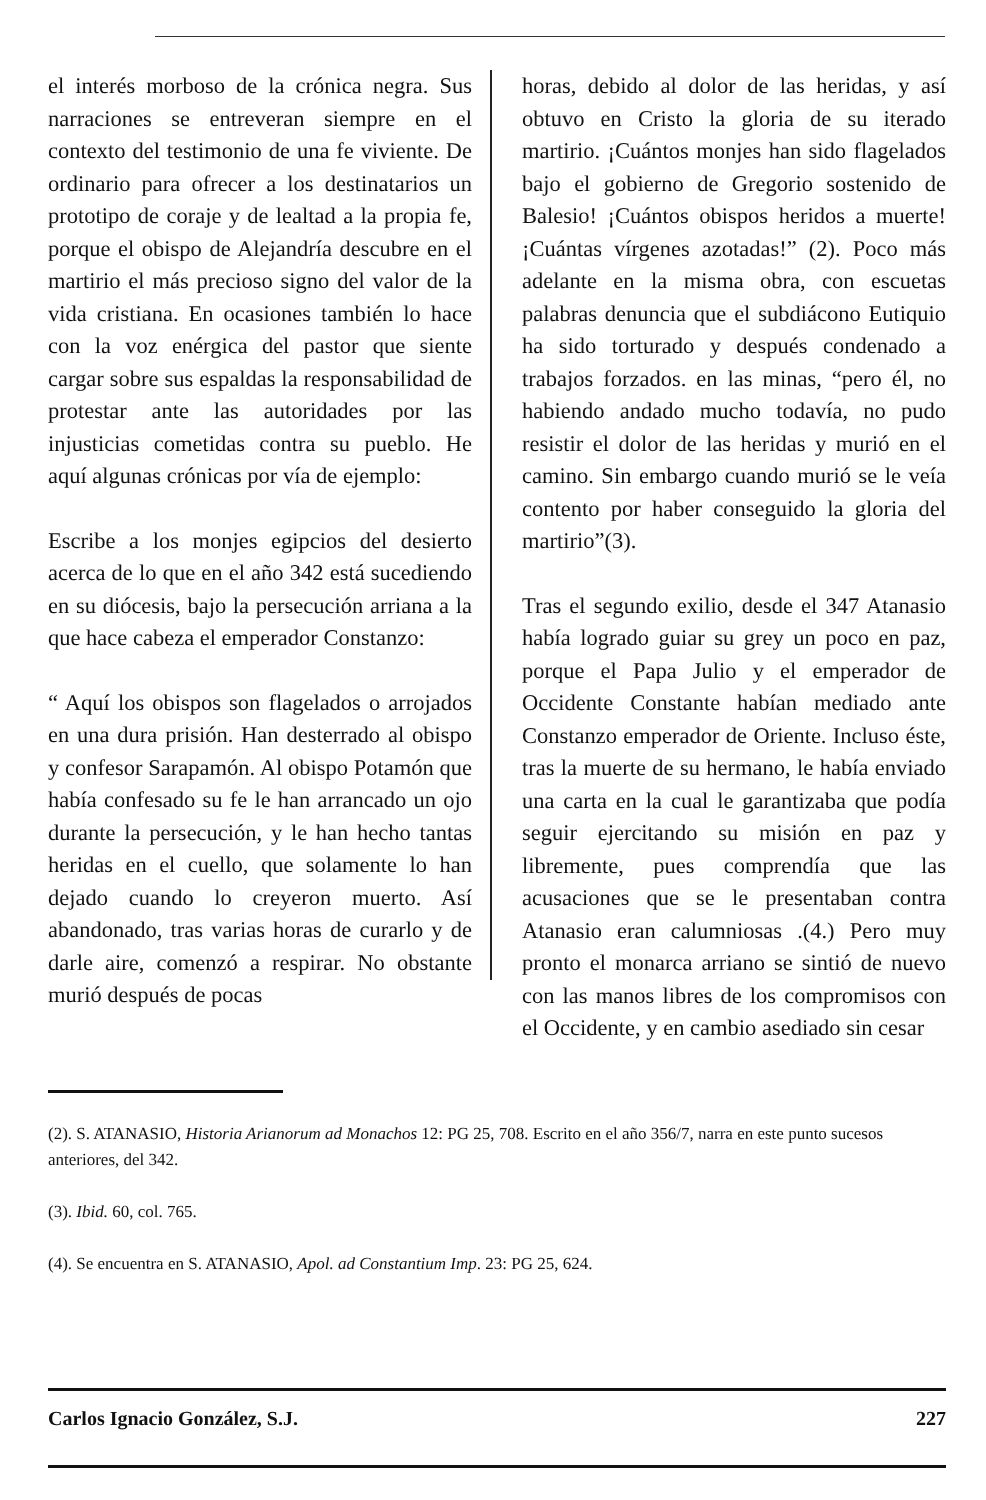el interés morboso de la crónica negra. Sus narraciones se entreveran siempre en el contexto del testimonio de una fe viviente. De ordinario para ofrecer a los destinatarios un prototipo de coraje y de lealtad a la propia fe, porque el obispo de Alejandría descubre en el martirio el más precioso signo del valor de la vida cristiana. En ocasiones también lo hace con la voz enérgica del pastor que siente cargar sobre sus espaldas la responsabilidad de protestar ante las autoridades por las injusticias cometidas contra su pueblo. He aquí algunas crónicas por vía de ejemplo:
Escribe a los monjes egipcios del desierto acerca de lo que en el año 342 está sucediendo en su diócesis, bajo la persecución arriana a la que hace cabeza el emperador Constanzo:
“ Aquí los obispos son flagelados o arrojados en una dura prisión. Han desterrado al obispo y confesor Sarapamón. Al obispo Potamón que había confesado su fe le han arrancado un ojo durante la persecución, y le han hecho tantas heridas en el cuello, que solamente lo han dejado cuando lo creyeron muerto. Así abandonado, tras varias horas de curarlo y de darle aire, comenzó a respirar. No obstante murió después de pocas
horas, debido al dolor de las heridas, y así obtuvo en Cristo la gloria de su iterado martirio. ¡Cuántos monjes han sido flagelados bajo el gobierno de Gregorio sostenido de Balesio! ¡Cuántos obispos heridos a muerte! ¡Cuántas vírgenes azotadas!” (2). Poco más adelante en la misma obra, con escuetas palabras denuncia que el subdiácono Eutiquio ha sido torturado y después condenado a trabajos forzados. en las minas, “pero él, no habiendo andado mucho todavía, no pudo resistir el dolor de las heridas y murió en el camino. Sin embargo cuando murió se le veía contento por haber conseguido la gloria del martirio”(3).
Tras el segundo exilio, desde el 347 Atanasio había logrado guiar su grey un poco en paz, porque el Papa Julio y el emperador de Occidente Constante habían mediado ante Constanzo emperador de Oriente. Incluso éste, tras la muerte de su hermano, le había enviado una carta en la cual le garantizaba que podía seguir ejercitando su misión en paz y libremente, pues comprendía que las acusaciones que se le presentaban contra Atanasio eran calumniosas .(4.) Pero muy pronto el monarca arriano se sintió de nuevo con las manos libres de los compromisos con el Occidente, y en cambio asediado sin cesar
(2). S. ATANASIO, Historia Arianorum ad Monachos 12: PG 25, 708. Escrito en el año 356/7, narra en este punto sucesos anteriores, del 342.
(3). Ibid. 60, col. 765.
(4). Se encuentra en S. ATANASIO, Apol. ad Constantium Imp. 23: PG 25, 624.
Carlos Ignacio González, S.J. 227